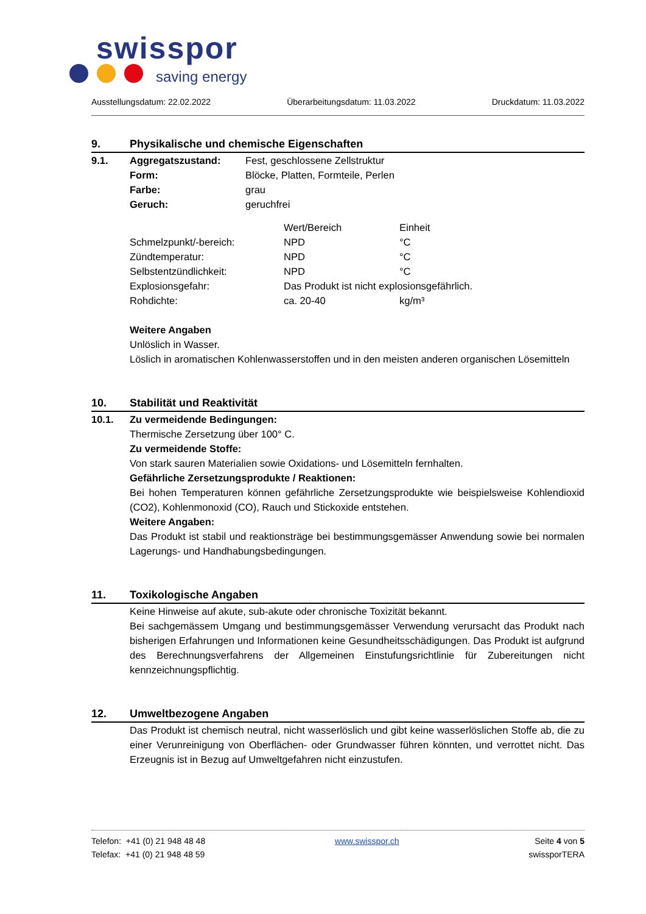swisspor
saving energy
Ausstellungsdatum: 22.02.2022 Überarbeitungsdatum: 11.03.2022 Druckdatum: 11.03.2022
9. Physikalische und chemische Eigenschaften
9.1.
| Aggregatszustand: | Fest, geschlossene Zellstruktur |
| Form: | Blöcke, Platten, Formteile, Perlen |
| Farbe: | grau |
| Geruch: | geruchfrei |
| | Wert/Bereich | Einheit |
| Schmelzpunkt/-bereich: | NPD | °C |
| Zündtemperatur: | NPD | °C |
| Selbstentzündlichkeit: | NPD | °C |
| Explosionsgefahr: | Das Produkt ist nicht explosionsgefährlich. | |
| Rohdichte: | ca. 20-40 | kg/m³ |
Weitere Angaben
Unlöslich in Wasser.
Löslich in aromatischen Kohlenwasserstoffen und in den meisten anderen organischen Lösemitteln
10. Stabilität und Reaktivität
10.1. Zu vermeidende Bedingungen:
Thermische Zersetzung über 100° C.
Zu vermeidende Stoffe:
Von stark sauren Materialien sowie Oxidations- und Lösemitteln fernhalten.
Gefährliche Zersetzungsprodukte / Reaktionen:
Bei hohen Temperaturen können gefährliche Zersetzungsprodukte wie beispielsweise Kohlendioxid (CO2), Kohlenmonoxid (CO), Rauch und Stickoxide entstehen.
Weitere Angaben:
Das Produkt ist stabil und reaktionsträge bei bestimmungsgemässer Anwendung sowie bei normalen Lagerungs- und Handhabungsbedingungen.
11. Toxikologische Angaben
Keine Hinweise auf akute, sub-akute oder chronische Toxizität bekannt.
Bei sachgemässem Umgang und bestimmungsgemässer Verwendung verursacht das Produkt nach bisherigen Erfahrungen und Informationen keine Gesundheitsschädigungen. Das Produkt ist aufgrund des Berechnungsverfahrens der Allgemeinen Einstufungsrichtlinie für Zubereitungen nicht kennzeichnungspflichtig.
12. Umweltbezogene Angaben
Das Produkt ist chemisch neutral, nicht wasserlöslich und gibt keine wasserlöslichen Stoffe ab, die zu einer Verunreinigung von Oberflächen- oder Grundwasser führen könnten, und verrottet nicht. Das Erzeugnis ist in Bezug auf Umweltgefahren nicht einzustufen.
Telefon: +41 (0) 21 948 48 48
Telefax: +41 (0) 21 948 48 59
www.swisspor.ch Seite 4 von 5
swissporTERA